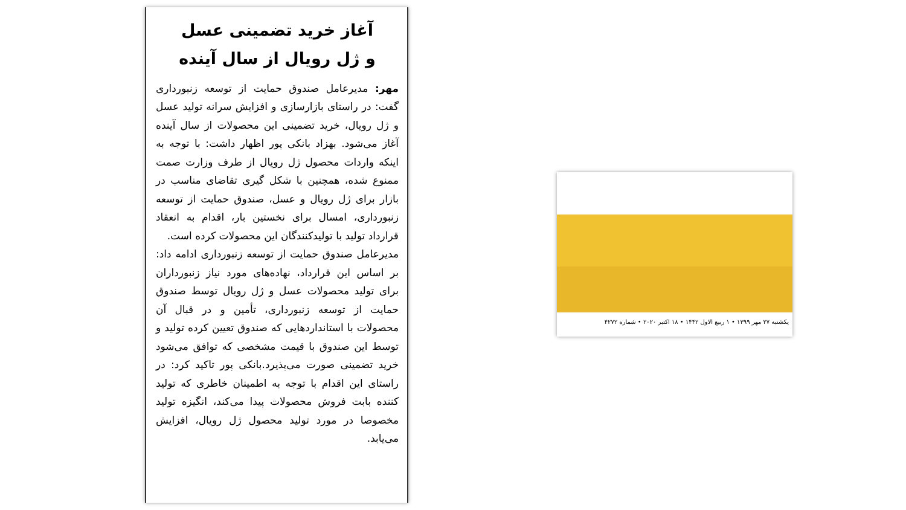آغاز خرید تضمینی عسل
و ژل رویال از سال آینده
مهر: مدیرعامل صندوق حمایت از توسعه زنبورداری گفت: در راستای بازارسازی و افزایش سرانه تولید عسل و ژل رویال، خرید تضمینی این محصولات از سال آینده آغاز می‌شود. بهزاد بانکی پور اظهار داشت: با توجه به اینکه واردات محصول ژل رویال از طرف وزارت صمت ممنوع شده، همچنین با شکل گیری تقاضای مناسب در بازار برای ژل رویال و عسل، صندوق حمایت از توسعه زنبورداری، امسال برای نخستین بار، اقدام به انعقاد قرارداد تولید با تولیدکنندگان این محصولات کرده است.
مدیرعامل صندوق حمایت از توسعه زنبورداری ادامه داد: بر اساس این قرارداد، نهاده‌های مورد نیاز زنبورداران برای تولید محصولات عسل و ژل رویال توسط صندوق حمایت از توسعه زنبورداری، تأمین و در قبال آن محصولات با استانداردهایی که صندوق تعیین کرده تولید و توسط این صندوق با قیمت مشخصی که توافق می‌شود خرید تضمینی صورت می‌پذیرد.بانکی پور تاکید کرد: در راستای این اقدام با توجه به اطمینان خاطری که تولید کننده بابت فروش محصولات پیدا می‌کند، انگیزه تولید مخصوصا در مورد تولید محصول ژل رویال، افزایش می‌یابد.
یکشنبه ۲۷ مهر ۱۳۹۹ ‌• ۱ ربیع الاول ۱۴۴۲ • ۱۸ اکتبر ۲۰۲۰ • شماره ۴۲۷۲